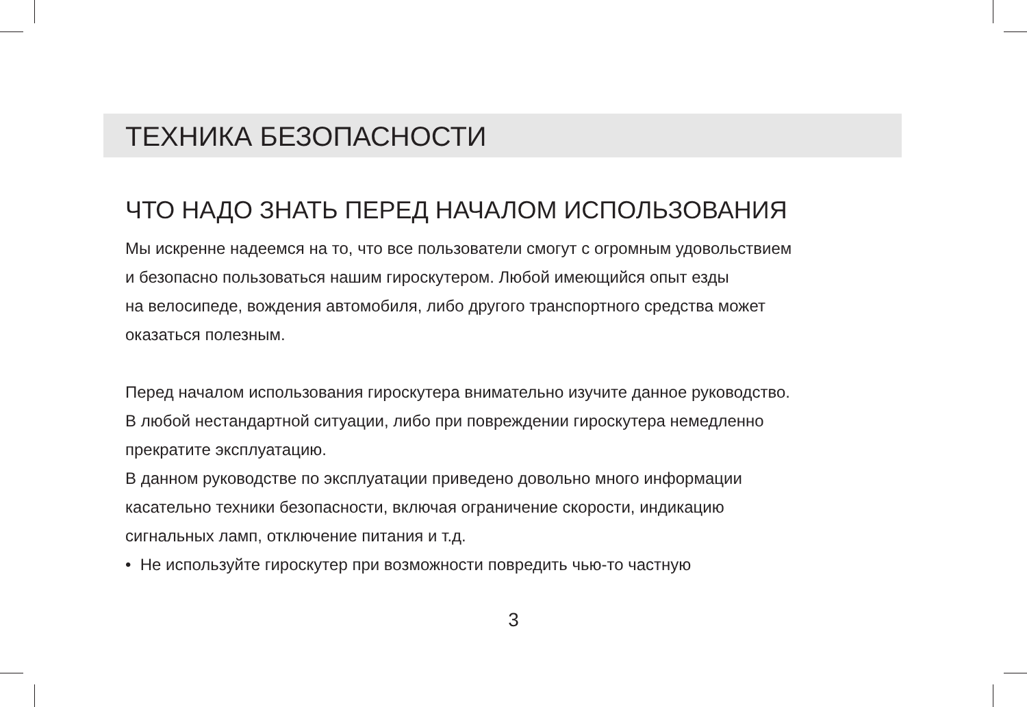ТЕХНИКА БЕЗОПАСНОСТИ
ЧТО НАДО ЗНАТЬ ПЕРЕД НАЧАЛОМ ИСПОЛЬЗОВАНИЯ
Мы искренне надеемся на то, что все пользователи смогут с огромным удовольствием
и безопасно пользоваться нашим гироскутером. Любой имеющийся опыт езды
на велосипеде, вождения автомобиля, либо другого транспортного средства может
оказаться полезным.
Перед началом использования гироскутера внимательно изучите данное руководство.
В любой нестандартной ситуации, либо при повреждении гироскутера немедленно
прекратите эксплуатацию.
В данном руководстве по эксплуатации приведено довольно много информации
касательно техники безопасности, включая ограничение скорости, индикацию
сигнальных ламп, отключение питания и т.д.
• Не используйте гироскутер при возможности повредить чью-то частную
3